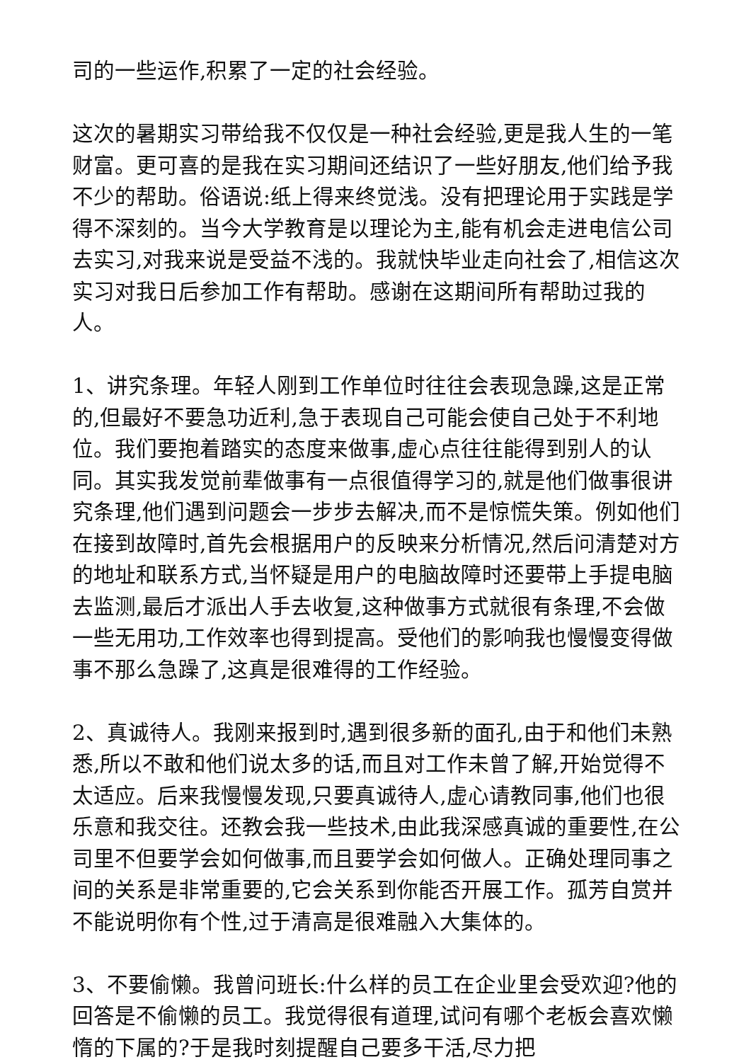司的一些运作,积累了一定的社会经验。
这次的暑期实习带给我不仅仅是一种社会经验,更是我人生的一笔财富。更可喜的是我在实习期间还结识了一些好朋友,他们给予我不少的帮助。俗语说:纸上得来终觉浅。没有把理论用于实践是学得不深刻的。当今大学教育是以理论为主,能有机会走进电信公司去实习,对我来说是受益不浅的。我就快毕业走向社会了,相信这次实习对我日后参加工作有帮助。感谢在这期间所有帮助过我的人。
1、讲究条理。年轻人刚到工作单位时往往会表现急躁,这是正常的,但最好不要急功近利,急于表现自己可能会使自己处于不利地位。我们要抱着踏实的态度来做事,虚心点往往能得到别人的认同。其实我发觉前辈做事有一点很值得学习的,就是他们做事很讲究条理,他们遇到问题会一步步去解决,而不是惊慌失策。例如他们在接到故障时,首先会根据用户的反映来分析情况,然后问清楚对方的地址和联系方式,当怀疑是用户的电脑故障时还要带上手提电脑去监测,最后才派出人手去收复,这种做事方式就很有条理,不会做一些无用功,工作效率也得到提高。受他们的影响我也慢慢变得做事不那么急躁了,这真是很难得的工作经验。
2、真诚待人。我刚来报到时,遇到很多新的面孔,由于和他们未熟悉,所以不敢和他们说太多的话,而且对工作未曾了解,开始觉得不太适应。后来我慢慢发现,只要真诚待人,虚心请教同事,他们也很乐意和我交往。还教会我一些技术,由此我深感真诚的重要性,在公司里不但要学会如何做事,而且要学会如何做人。正确处理同事之间的关系是非常重要的,它会关系到你能否开展工作。孤芳自赏并不能说明你有个性,过于清高是很难融入大集体的。
3、不要偷懒。我曾问班长:什么样的员工在企业里会受欢迎?他的回答是不偷懒的员工。我觉得很有道理,试问有哪个老板会喜欢懒惰的下属的?于是我时刻提醒自己要多干活,尽力把